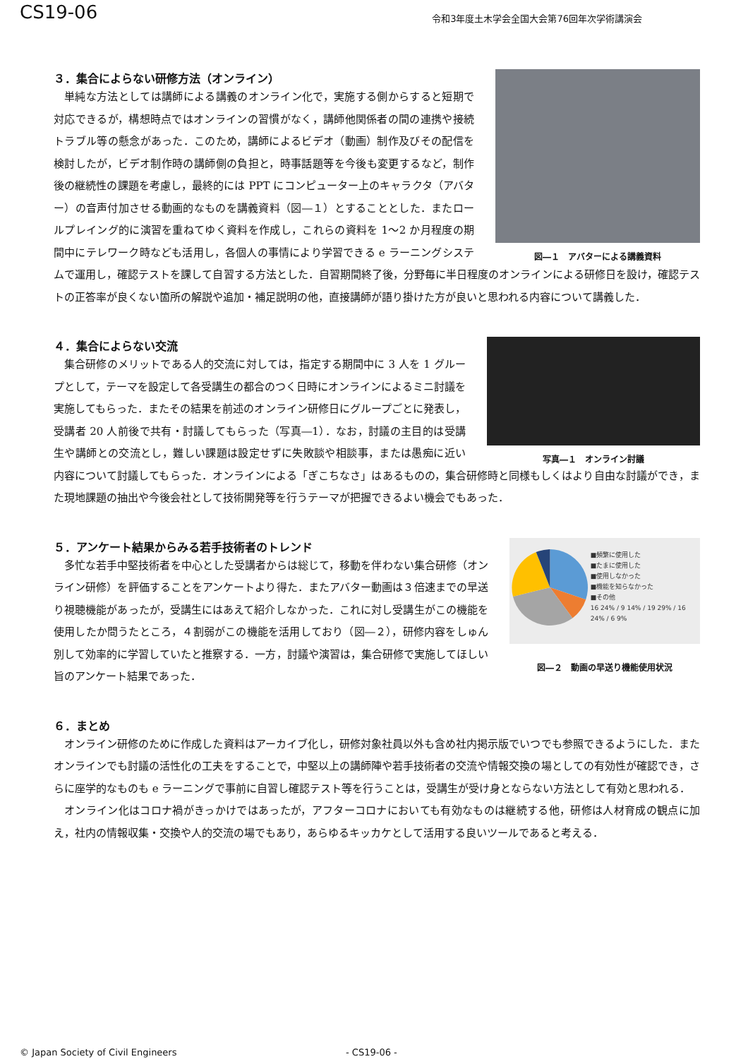CS19-06
令和3年度土木学会全国大会第76回年次学術講演会
図―１　アバターによる講義資料
３．集合によらない研修方法（オンライン）
単純な方法としては講師による講義のオンライン化で，実施する側からすると短期で対応できるが，構想時点ではオンラインの習慣がなく，講師他関係者の間の連携や接続トラブル等の懸念があった．このため，講師によるビデオ（動画）制作及びその配信を検討したが，ビデオ制作時の講師側の負担と，時事話題等を今後も変更するなど，制作後の継続性の課題を考慮し，最終的には PPT にコンピューター上のキャラクタ（アバター）の音声付加させる動画的なものを講義資料（図―１）とすることとした．またロールプレイング的に演習を重ねてゆく資料を作成し，これらの資料を 1～2 か月程度の期間中にテレワーク時なども活用し，各個人の事情により学習できる e ラーニングシステムで運用し，確認テストを課して自習する方法とした．自習期間終了後，分野毎に半日程度のオンラインによる研修日を設け，確認テストの正答率が良くない箇所の解説や追加・補足説明の他，直接講師が語り掛けた方が良いと思われる内容について講義した．
写真―１　オンライン討議
４．集合によらない交流
集合研修のメリットである人的交流に対しては，指定する期間中に 3 人を 1 グループとして，テーマを設定して各受講生の都合のつく日時にオンラインによるミニ討議を実施してもらった．またその結果を前述のオンライン研修日にグループごとに発表し，受講者 20 人前後で共有・討議してもらった（写真―1）．なお，討議の主目的は受講生や講師との交流とし，難しい課題は設定せずに失敗談や相談事，または愚痴に近い内容について討議してもらった．オンラインによる「ぎこちなさ」はあるものの，集合研修時と同様もしくはより自由な討議ができ，また現地課題の抽出や今後会社として技術開発等を行うテーマが把握できるよい機会でもあった．
■頻繁に使用した
■たまに使用した
■使用しなかった
■機能を知らなかった
■その他
16 24% / 9 14% / 19 29% / 16 24% / 6 9%
図―２　動画の早送り機能使用状況
５．アンケート結果からみる若手技術者のトレンド
多忙な若手中堅技術者を中心とした受講者からは総じて，移動を伴わない集合研修（オンライン研修）を評価することをアンケートより得た．またアバター動画は３倍速までの早送り視聴機能があったが，受講生にはあえて紹介しなかった．これに対し受講生がこの機能を使用したか問うたところ，４割弱がこの機能を活用しており（図―２），研修内容をしゅん別して効率的に学習していたと推察する．一方，討議や演習は，集合研修で実施してほしい旨のアンケート結果であった．
６．まとめ
オンライン研修のために作成した資料はアーカイブ化し，研修対象社員以外も含め社内掲示版でいつでも参照できるようにした．またオンラインでも討議の活性化の工夫をすることで，中堅以上の講師陣や若手技術者の交流や情報交換の場としての有効性が確認でき，さらに座学的なものも e ラーニングで事前に自習し確認テスト等を行うことは，受講生が受け身とならない方法として有効と思われる．
オンライン化はコロナ禍がきっかけではあったが，アフターコロナにおいても有効なものは継続する他，研修は人材育成の観点に加え，社内の情報収集・交換や人的交流の場でもあり，あらゆるキッカケとして活用する良いツールであると考える．
© Japan Society of Civil Engineers - CS19-06 -